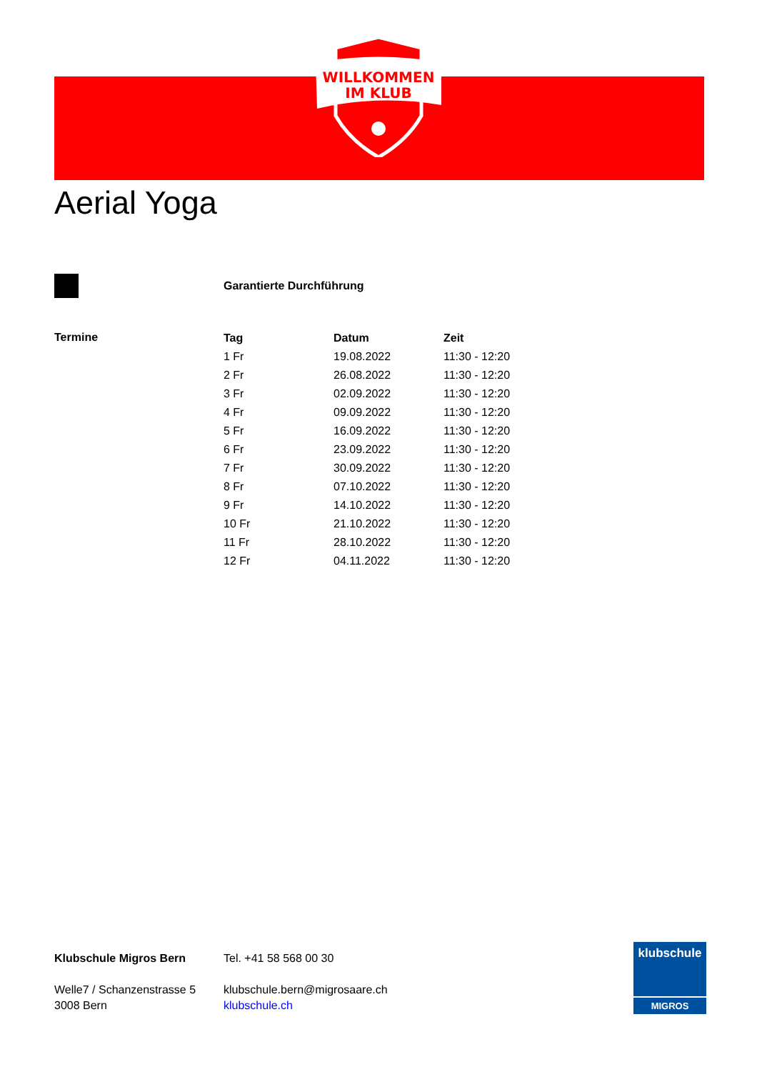WILLKOMMEN
IM KLUB
Aerial Yoga
Garantierte Durchführung
Termine
| Tag | Datum | Zeit |
| --- | --- | --- |
| 1 Fr | 19.08.2022 | 11:30 - 12:20 |
| 2 Fr | 26.08.2022 | 11:30 - 12:20 |
| 3 Fr | 02.09.2022 | 11:30 - 12:20 |
| 4 Fr | 09.09.2022 | 11:30 - 12:20 |
| 5 Fr | 16.09.2022 | 11:30 - 12:20 |
| 6 Fr | 23.09.2022 | 11:30 - 12:20 |
| 7 Fr | 30.09.2022 | 11:30 - 12:20 |
| 8 Fr | 07.10.2022 | 11:30 - 12:20 |
| 9 Fr | 14.10.2022 | 11:30 - 12:20 |
| 10 Fr | 21.10.2022 | 11:30 - 12:20 |
| 11 Fr | 28.10.2022 | 11:30 - 12:20 |
| 12 Fr | 04.11.2022 | 11:30 - 12:20 |
Klubschule Migros Bern
Welle7 / Schanzenstrasse 5
3008 Bern
Tel. +41 58 568 00 30
klubschule.bern@migrosaare.ch
klubschule.ch
klubschule
MIGROS